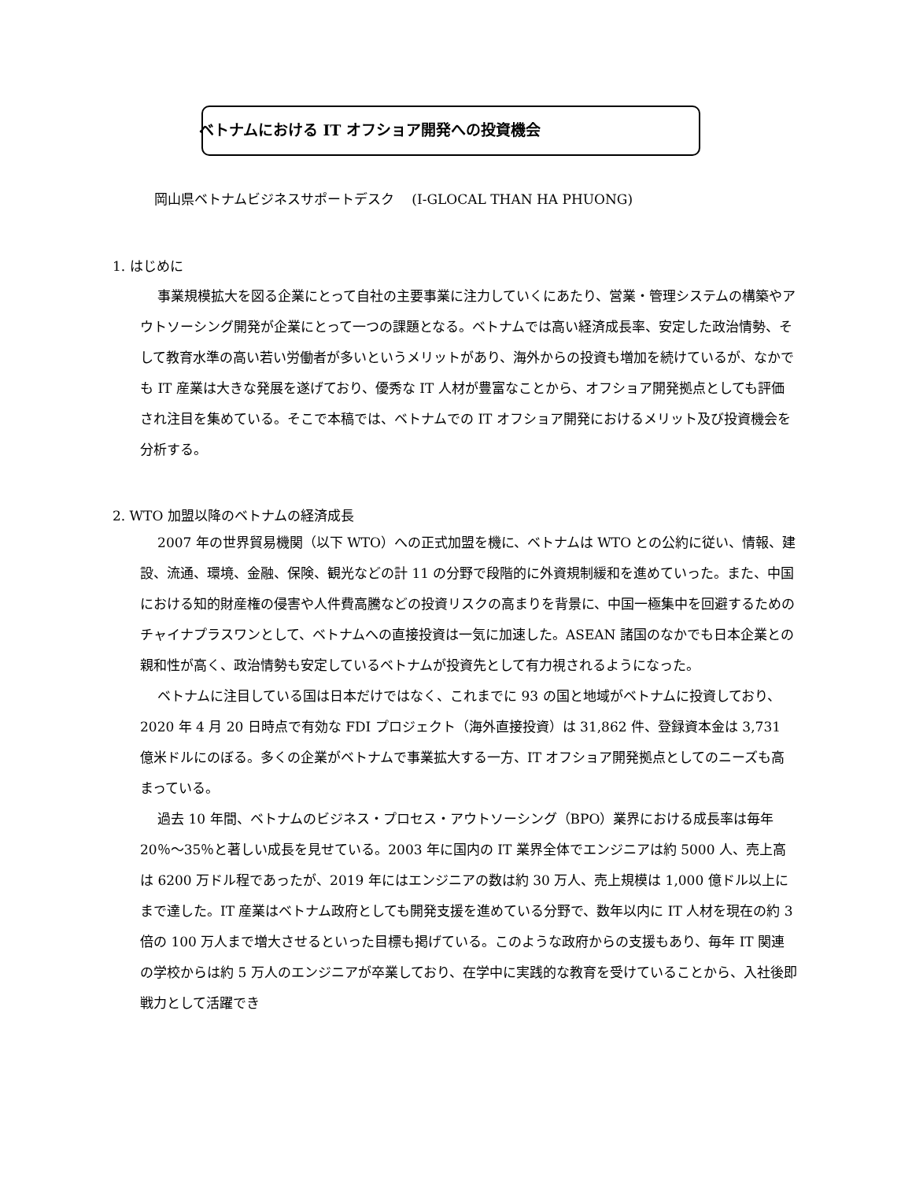ベトナムにおける IT オフショア開発への投資機会
岡山県ベトナムビジネスサポートデスク　 (I-GLOCAL THAN HA PHUONG)
1. はじめに
事業規模拡大を図る企業にとって自社の主要事業に注力していくにあたり、営業・管理システムの構築やアウトソーシング開発が企業にとって一つの課題となる。ベトナムでは高い経済成長率、安定した政治情勢、そして教育水準の高い若い労働者が多いというメリットがあり、海外からの投資も増加を続けているが、なかでも IT 産業は大きな発展を遂げており、優秀な IT 人材が豊富なことから、オフショア開発拠点としても評価され注目を集めている。そこで本稿では、ベトナムでの IT オフショア開発におけるメリット及び投資機会を分析する。
2. WTO 加盟以降のベトナムの経済成長
2007 年の世界貿易機関（以下 WTO）への正式加盟を機に、ベトナムは WTO との公約に従い、情報、建設、流通、環境、金融、保険、観光などの計 11 の分野で段階的に外資規制緩和を進めていった。また、中国における知的財産権の侵害や人件費高騰などの投資リスクの高まりを背景に、中国一極集中を回避するためのチャイナプラスワンとして、ベトナムへの直接投資は一気に加速した。ASEAN 諸国のなかでも日本企業との親和性が高く、政治情勢も安定しているベトナムが投資先として有力視されるようになった。
ベトナムに注目している国は日本だけではなく、これまでに 93 の国と地域がベトナムに投資しており、2020 年 4 月 20 日時点で有効な FDI プロジェクト（海外直接投資）は 31,862 件、登録資本金は 3,731 億米ドルにのぼる。多くの企業がベトナムで事業拡大する一方、IT オフショア開発拠点としてのニーズも高まっている。
過去 10 年間、ベトナムのビジネス・プロセス・アウトソーシング（BPO）業界における成長率は毎年 20％～35％と著しい成長を見せている。2003 年に国内の IT 業界全体でエンジニアは約 5000 人、売上高は 6200 万ドル程であったが、2019 年にはエンジニアの数は約 30 万人、売上規模は 1,000 億ドル以上にまで達した。IT 産業はベトナム政府としても開発支援を進めている分野で、数年以内に IT 人材を現在の約 3 倍の 100 万人まで増大させるといった目標も掲げている。このような政府からの支援もあり、毎年 IT 関連の学校からは約 5 万人のエンジニアが卒業しており、在学中に実践的な教育を受けていることから、入社後即戦力として活躍でき